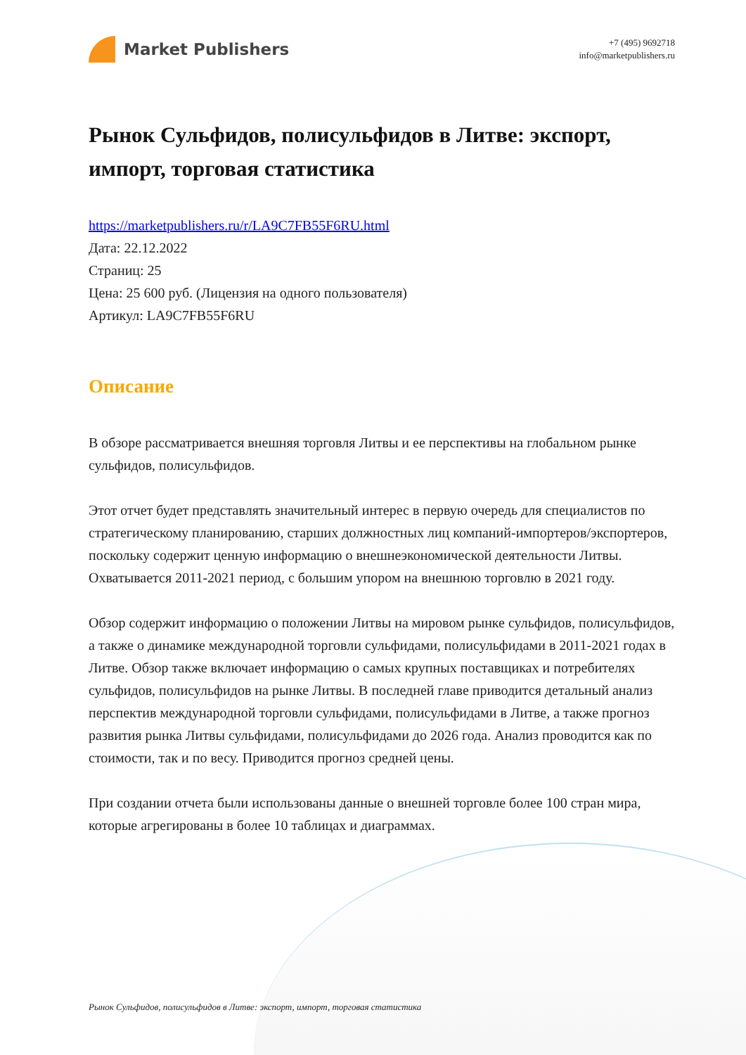Market Publishers
+7 (495) 9692718
info@marketpublishers.ru
Рынок Сульфидов, полисульфидов в Литве: экспорт, импорт, торговая статистика
https://marketpublishers.ru/r/LA9C7FB55F6RU.html
Дата: 22.12.2022
Страниц: 25
Цена: 25 600 руб. (Лицензия на одного пользователя)
Артикул: LA9C7FB55F6RU
Описание
В обзоре рассматривается внешняя торговля Литвы и ее перспективы на глобальном рынке сульфидов, полисульфидов.
Этот отчет будет представлять значительный интерес в первую очередь для специалистов по стратегическому планированию, старших должностных лиц компаний-импортеров/экспортеров, поскольку содержит ценную информацию о внешнеэкономической деятельности Литвы. Охватывается 2011-2021 период, с большим упором на внешнюю торговлю в 2021 году.
Обзор содержит информацию о положении Литвы на мировом рынке сульфидов, полисульфидов, а также о динамике международной торговли сульфидами, полисульфидами в 2011-2021 годах в Литве. Обзор также включает информацию о самых крупных поставщиках и потребителях сульфидов, полисульфидов на рынке Литвы. В последней главе приводится детальный анализ перспектив международной торговли сульфидами, полисульфидами в Литве, а также прогноз развития рынка Литвы сульфидами, полисульфидами до 2026 года. Анализ проводится как по стоимости, так и по весу. Приводится прогноз средней цены.
При создании отчета были использованы данные о внешней торговле более 100 стран мира, которые агрегированы в более 10 таблицах и диаграммах.
Рынок Сульфидов, полисульфидов в Литве: экспорт, импорт, торговая статистика